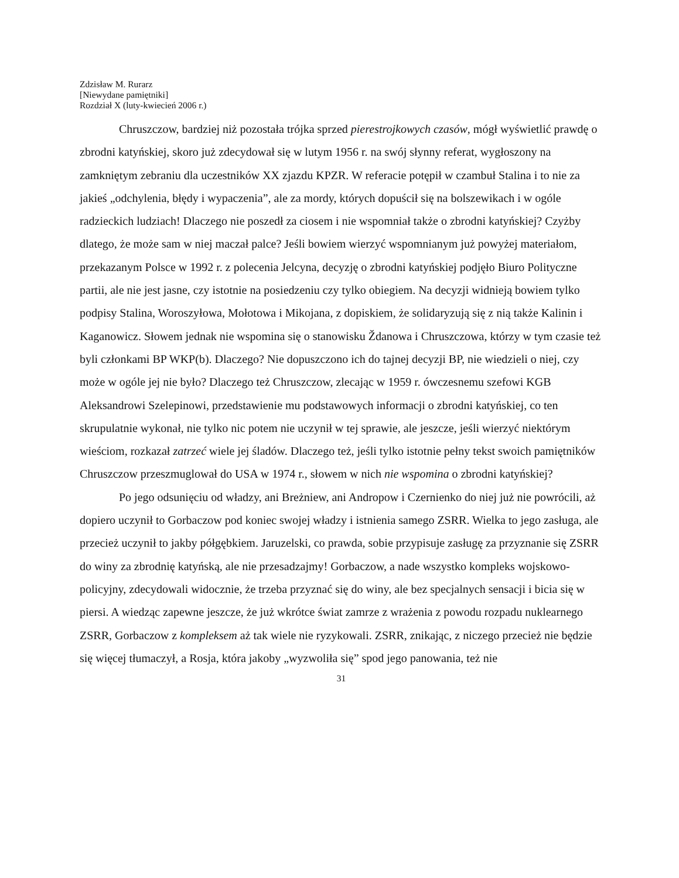Zdzisław M. Rurarz
[Niewydane pamiętniki]
Rozdział X (luty-kwiecień 2006 r.)
Chruszczow, bardziej niż pozostała trójka sprzed pierestrojkowych czasów, mógł wyświetlić prawdę o zbrodni katyńskiej, skoro już zdecydował się w lutym 1956 r. na swój słynny referat, wygłoszony na zamkniętym zebraniu dla uczestników XX zjazdu KPZR. W referacie potępił w czambuł Stalina i to nie za jakieś „odchylenia, błędy i wypaczenia”, ale za mordy, których dopuścił się na bolszewikach i w ogóle radzieckich ludziach! Dlaczego nie poszedł za ciosem i nie wspomniał także o zbrodni katyńskiej? Czyżby dlatego, że może sam w niej maczał palce? Jeśli bowiem wierzyć wspomnianym już powyżej materiałom, przekazanym Polsce w 1992 r. z polecenia Jelcyna, decyzję o zbrodni katyńskiej podjęło Biuro Polityczne partii, ale nie jest jasne, czy istotnie na posiedzeniu czy tylko obiegiem. Na decyzji widnieją bowiem tylko podpisy Stalina, Woroszyłowa, Mołotowa i Mikojana, z dopiskiem, że solidaryzują się z nią także Kalinin i Kaganowicz. Słowem jednak nie wspomina się o stanowisku Ždanowa i Chruszczowa, którzy w tym czasie też byli członkami BP WKP(b). Dlaczego? Nie dopuszczono ich do tajnej decyzji BP, nie wiedzieli o niej, czy może w ogóle jej nie było? Dlaczego też Chruszczow, zlecając w 1959 r. ówczesnemu szefowi KGB Aleksandrowi Szelepinowi, przedstawienie mu podstawowych informacji o zbrodni katyńskiej, co ten skrupulatnie wykonał, nie tylko nic potem nie uczynił w tej sprawie, ale jeszcze, jeśli wierzyć niektórym wieściom, rozkazał zatrzeć wiele jej śladów. Dlaczego też, jeśli tylko istotnie pełny tekst swoich pamiętników Chruszczow przeszmuglował do USA w 1974 r., słowem w nich nie wspomina o zbrodni katyńskiej?
Po jego odsunięciu od władzy, ani Breżniew, ani Andropow i Czernienko do niej już nie powrócili, aż dopiero uczynił to Gorbaczow pod koniec swojej władzy i istnienia samego ZSRR. Wielka to jego zasługa, ale przecież uczynił to jakby półgębkiem. Jaruzelski, co prawda, sobie przypisuje zasługę za przyznanie się ZSRR do winy za zbrodnię katyńską, ale nie przesadzajmy! Gorbaczow, a nade wszystko kompleks wojskowo-policyjny, zdecydowali widocznie, że trzeba przyznać się do winy, ale bez specjalnych sensacji i bicia się w piersi. A wiedząc zapewne jeszcze, że już wkrótce świat zamrze z wrażenia z powodu rozpadu nuklearnego ZSRR, Gorbaczow z kompleksem aż tak wiele nie ryzykowali. ZSRR, znikając, z niczego przecież nie będzie się więcej tłumaczył, a Rosja, która jakoby „wyzwoliła się” spod jego panowania, też nie
31